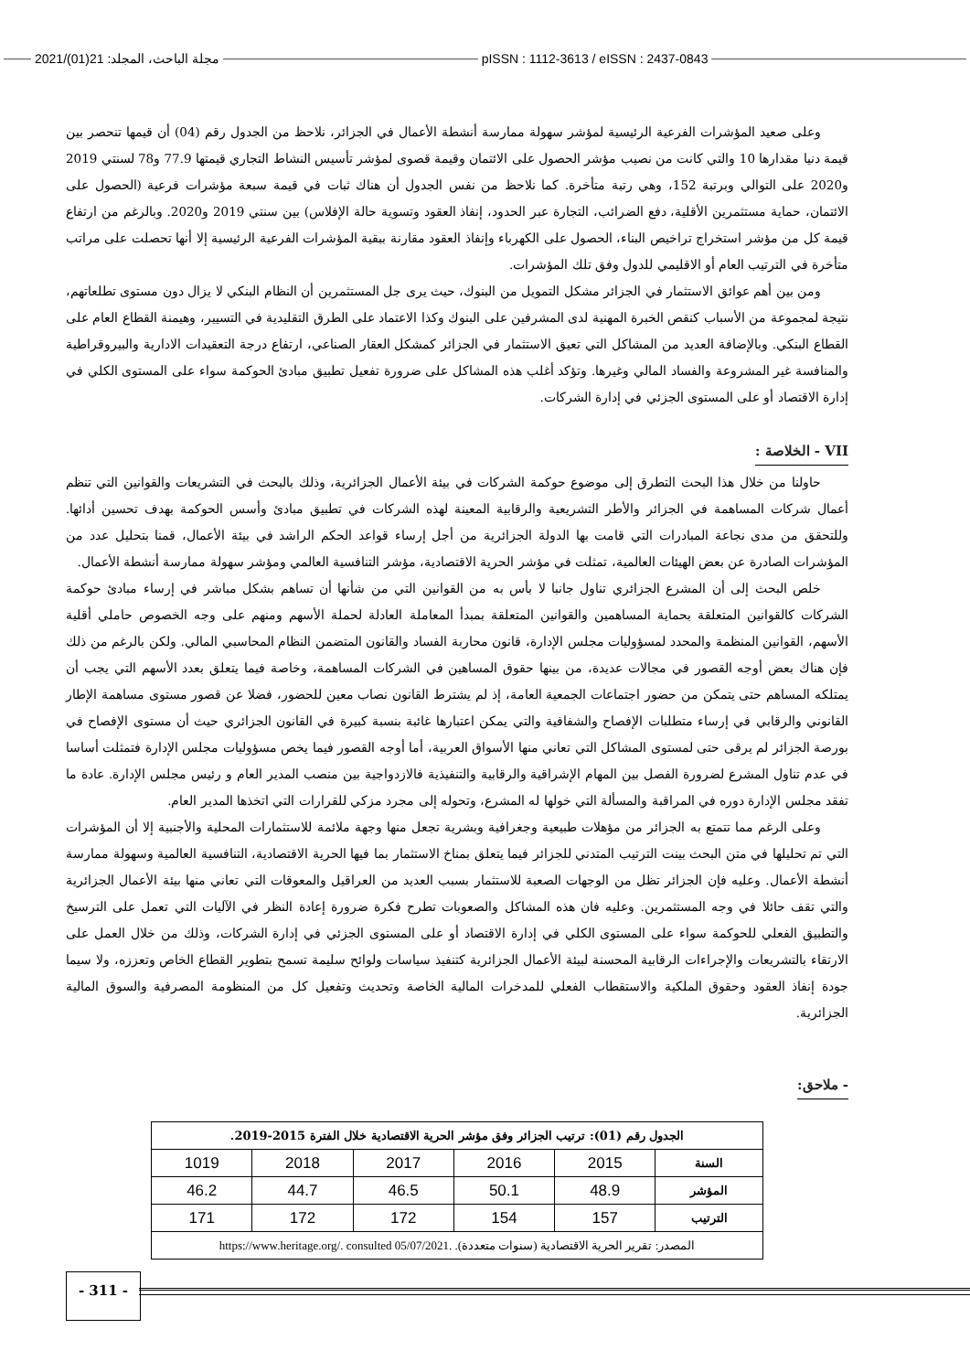pISSN : 1112-3613 / eISSN : 2437-0843 مجلة الباحث، المجلد: 21(01)/2021
وعلى صعيد المؤشرات الفرعية الرئيسية لمؤشر سهولة ممارسة أنشطة الأعمال في الجزائر، نلاحظ من الجدول رقم (04) أن قيمها تنحصر بين قيمة دنيا مقدارها 10 والتي كانت من نصيب مؤشر الحصول على الائتمان وقيمة قصوى لمؤشر تأسيس النشاط التجاري قيمتها 77.9 و78 لسنتي 2019 و2020 على التوالي وبرتبة 152، وهي رتبة متأخرة. كما نلاحظ من نفس الجدول أن هناك ثبات في قيمة سبعة مؤشرات فرعية (الحصول على الائتمان، حماية مستثمرين الأقلية، دفع الضرائب، التجارة عبر الحدود، إنفاذ العقود وتسوية حالة الإفلاس) بين سنتي 2019 و2020. وبالرغم من ارتفاع قيمة كل من مؤشر استخراج تراخيص البناء، الحصول على الكهرباء وإنفاذ العقود مقارنة ببقية المؤشرات الفرعية الرئيسية إلا أنها تحصلت على مراتب متأخرة في الترتيب العام أو الاقليمي للدول وفق تلك المؤشرات.
ومن بين أهم عوائق الاستثمار في الجزائر مشكل التمويل من البنوك، حيث يرى جل المستثمرين أن النظام البنكي لا يزال دون مستوى تطلعاتهم، نتيجة لمجموعة من الأسباب كنقص الخبرة المهنية لدى المشرفين على البنوك وكذا الاعتماد على الطرق التقليدية في التسيير، وهيمنة القطاع العام على القطاع البنكي. وبالإضافة العديد من المشاكل التي تعيق الاستثمار في الجزائر كمشكل العقار الصناعي، ارتفاع درجة التعقيدات الادارية والبيروقراطية والمنافسة غير المشروعة والفساد المالي وغيرها. وتؤكد أغلب هذه المشاكل على ضرورة تفعيل تطبيق مبادئ الحوكمة سواء على المستوى الكلي في إدارة الاقتصاد أو على المستوى الجزئي في إدارة الشركات.
VII - الخلاصة :
حاولنا من خلال هذا البحث التطرق إلى موضوع حوكمة الشركات في بيئة الأعمال الجزائرية، وذلك بالبحث في التشريعات والقوانين التي تنظم أعمال شركات المساهمة في الجزائر والأطر التشريعية والرقابية المعينة لهذه الشركات في تطبيق مبادئ وأسس الحوكمة بهدف تحسين أدائها. وللتحقق من مدى نجاعة المبادرات التي قامت بها الدولة الجزائرية من أجل إرساء قواعد الحكم الراشد في بيئة الأعمال، قمنا بتحليل عدد من المؤشرات الصادرة عن بعض الهيئات العالمية، تمثلت في مؤشر الحرية الاقتصادية، مؤشر التنافسية العالمي ومؤشر سهولة ممارسة أنشطة الأعمال.
خلص البحث إلى أن المشرع الجزائري تناول جانبا لا بأس به من القوانين التي من شأنها أن تساهم بشكل مباشر في إرساء مبادئ حوكمة الشركات كالقوانين المتعلقة بحماية المساهمين والقوانين المتعلقة بمبدأ المعاملة العادلة لحملة الأسهم ومنهم على وجه الخصوص حاملي أقلية الأسهم، القوانين المنظمة والمحدد لمسؤوليات مجلس الإدارة، قانون محاربة الفساد والقانون المتضمن النظام المحاسبي المالي. ولكن بالرغم من ذلك فإن هناك بعض أوجه القصور في مجالات عديدة، من بينها حقوق المساهين في الشركات المساهمة، وخاصة فيما يتعلق بعدد الأسهم التي يجب أن يمتلكه المساهم حتى يتمكن من حضور اجتماعات الجمعية العامة، إذ لم يشترط القانون نصاب معين للحضور، فضلا عن قصور مستوى مساهمة الإطار القانوني والرقابي في إرساء متطلبات الإفصاح والشفافية والتي يمكن اعتبارها غائبة بنسبة كبيرة في القانون الجزائري حيث أن مستوى الإفصاح في بورصة الجزائر لم يرقى حتى لمستوى المشاكل التي تعاني منها الأسواق العربية، أما أوجه القصور فيما يخص مسؤوليات مجلس الإدارة فتمثلت أساسا في عدم تناول المشرع لضرورة الفصل بين المهام الإشراقية والرقابية والتنفيذية فالازدواجية بين منصب المدير العام و رئيس مجلس الإدارة. عادة ما تفقد مجلس الإدارة دوره في المراقبة والمسألة التي خولها له المشرع، وتحوله إلى مجرد مزكي للقرارات التي اتخذها المدير العام.
وعلى الرغم مما تتمتع به الجزائر من مؤهلات طبيعية وجغرافية وبشرية تجعل منها وجهة ملائمة للاستثمارات المحلية والأجنبية إلا أن المؤشرات التي تم تحليلها في متن البحث بينت الترتيب المتدني للجزائر فيما يتعلق بمناخ الاستثمار بما فيها الحرية الاقتصادية، التنافسية العالمية وسهولة ممارسة أنشطة الأعمال. وعليه فإن الجزائر تظل من الوجهات الصعبة للاستثمار بسبب العديد من العراقيل والمعوقات التي تعاني منها بيئة الأعمال الجزائرية والتي تقف حائلا في وجه المستثمرين. وعليه فان هذه المشاكل والصعوبات تطرح فكرة ضرورة إعادة النظر في الآليات التي تعمل على الترسيخ والتطبيق الفعلي للحوكمة سواء على المستوى الكلي في إدارة الاقتصاد أو على المستوى الجزئي في إدارة الشركات، وذلك من خلال العمل على الارتقاء بالتشريعات والإجراءات الرقابية المحسنة لبيئة الأعمال الجزائرية كتنفيذ سياسات ولوائح سليمة تسمح بتطوير القطاع الخاص وتعززه، ولا سيما جودة إنفاذ العقود وحقوق الملكية والاستقطاب الفعلي للمدخرات المالية الخاصة وتحديث وتفعيل كل من المنظومة المصرفية والسوق المالية الجزائرية.
- ملاحق:
| الجدول رقم (01): ترتيب الجزائر وفق مؤشر الحرية الاقتصادية خلال الفترة 2015-2019. | | | | | |
| --- | --- | --- | --- | --- | --- |
| السنة | 2015 | 2016 | 2017 | 2018 | 1019 |
| المؤشر | 48.9 | 50.1 | 46.5 | 44.7 | 46.2 |
| الترتيب | 157 | 154 | 172 | 172 | 171 |
| المصدر: تقرير الحرية الاقتصادية (سنوات متعددة). https://www.heritage.org/. consulted 05/07/2021. | | | | | |
- 311 -